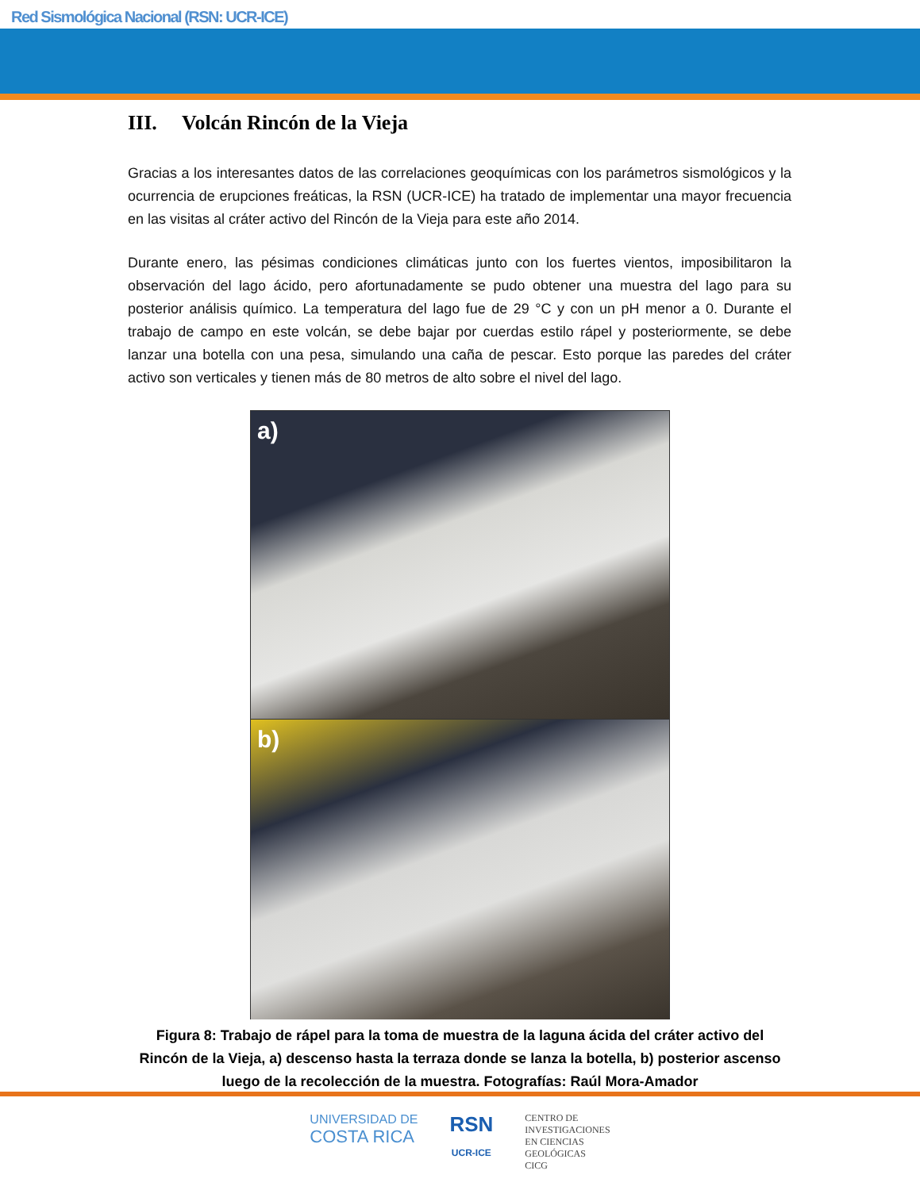Red Sismológica Nacional (RSN: UCR-ICE)
III. Volcán Rincón de la Vieja
Gracias a los interesantes datos de las correlaciones geoquímicas con los parámetros sismológicos y la ocurrencia de erupciones freáticas, la RSN (UCR-ICE) ha tratado de implementar una mayor frecuencia en las visitas al cráter activo del Rincón de la Vieja para este año 2014.
Durante enero, las pésimas condiciones climáticas junto con los fuertes vientos, imposibilitaron la observación del lago ácido, pero afortunadamente se pudo obtener una muestra del lago para su posterior análisis químico. La temperatura del lago fue de 29 °C y con un pH menor a 0. Durante el trabajo de campo en este volcán, se debe bajar por cuerdas estilo rápel y posteriormente, se debe lanzar una botella con una pesa, simulando una caña de pescar. Esto porque las paredes del cráter activo son verticales y tienen más de 80 metros de alto sobre el nivel del lago.
a)
b)
Figura 8: Trabajo de rápel para la toma de muestra de la laguna ácida del cráter activo del Rincón de la Vieja, a) descenso hasta la terraza donde se lanza la botella, b) posterior ascenso luego de la recolección de la muestra. Fotografías: Raúl Mora-Amador
UNIVERSIDAD DE
COSTA RICA
RSN
UCR-ICE
CENTRO DE
INVESTIGACIONES
EN CIENCIAS
GEOLÓGICAS
CICG